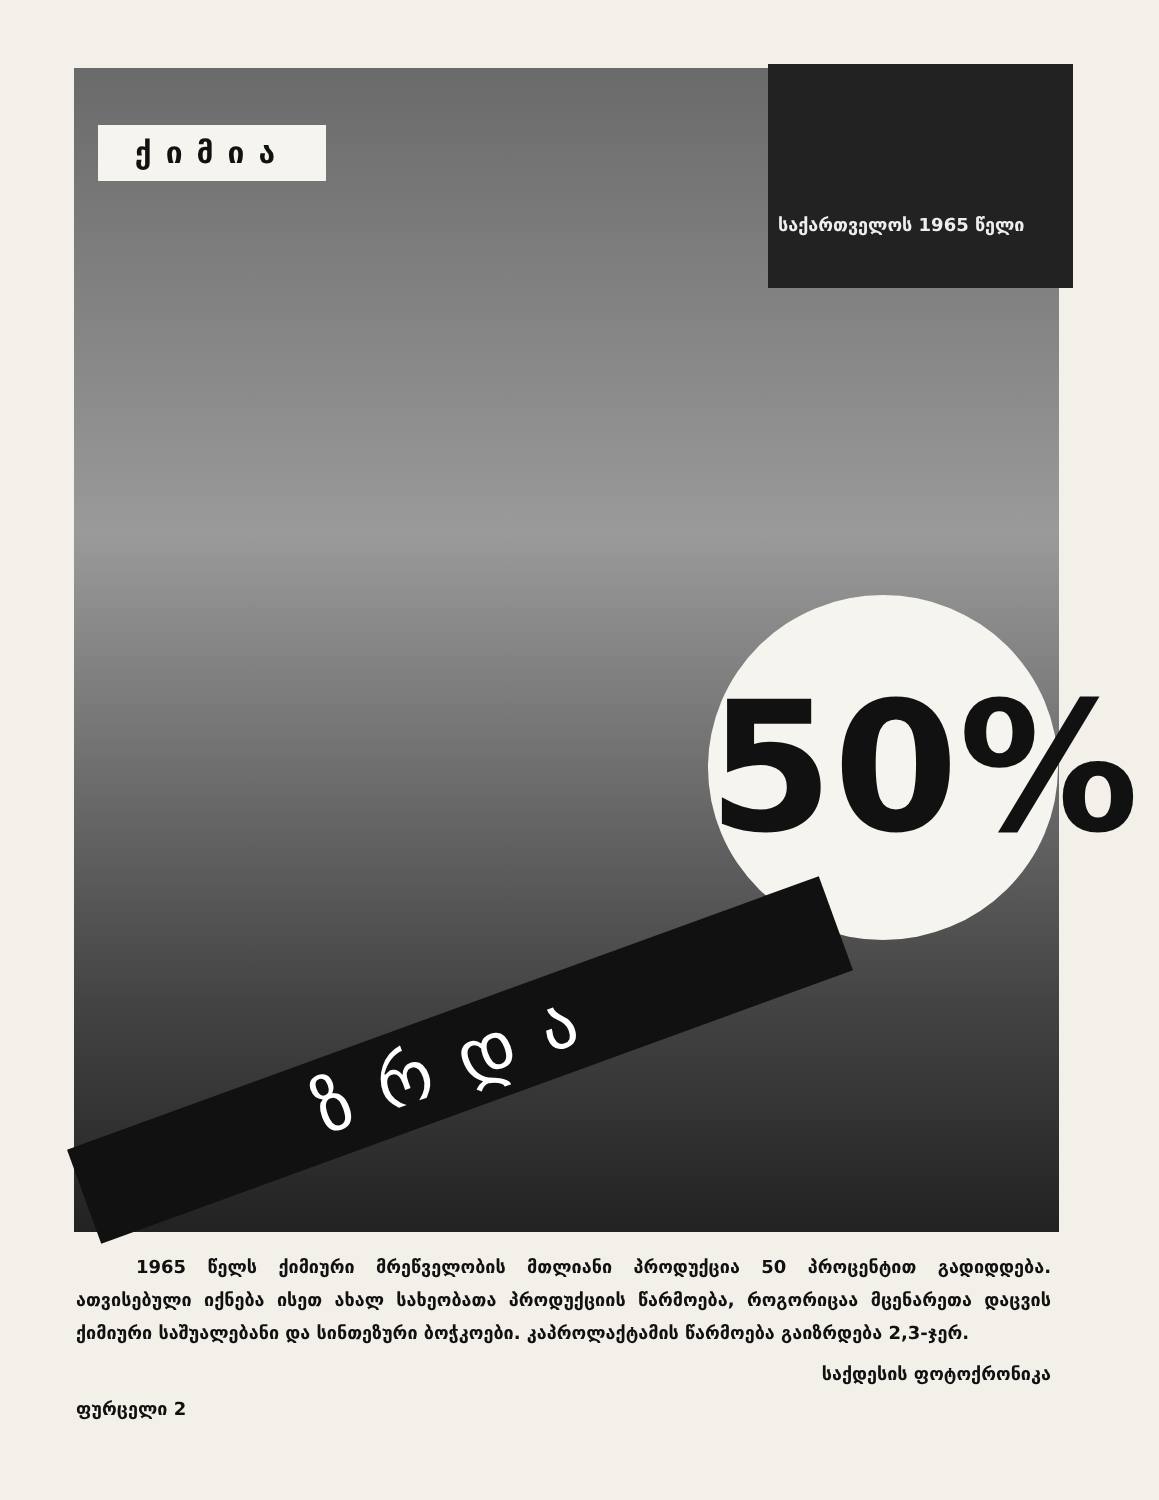ქიმია
საქართველოს 1965 წელი
50%
ზრდა
1965 წელს ქიმიური მრეწველობის მთლიანი პროდუქცია 50 პროცენტით გადიდდება. ათვისებული იქნება ისეთ ახალ სახეობათა პროდუქციის წარმოება, როგორიცაა მცენარეთა დაცვის ქიმიური საშუალებანი და სინთეზური ბოჭკოები. კაპროლაქტამის წარმოება გაიზრდება 2,3-ჯერ.
საქდესის ფოტოქრონიკა
ფურცელი 2